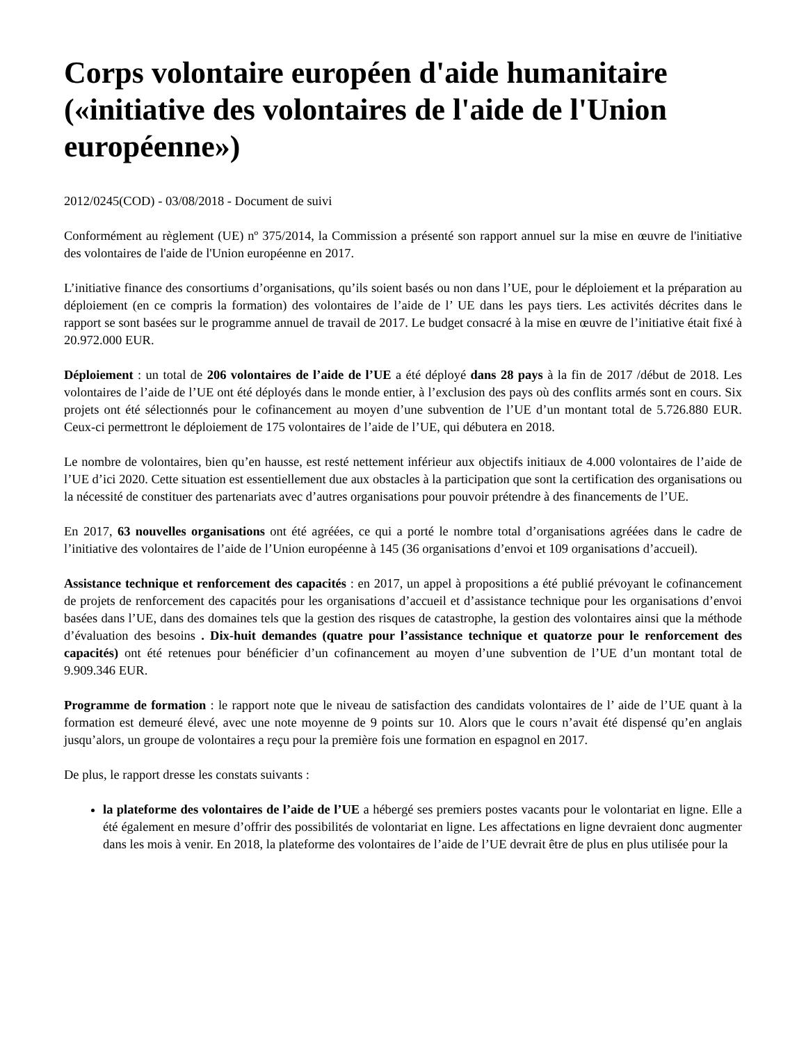Corps volontaire européen d'aide humanitaire («initiative des volontaires de l'aide de l'Union européenne»)
2012/0245(COD) - 03/08/2018 - Document de suivi
Conformément au règlement (UE) nº 375/2014, la Commission a présenté son rapport annuel sur la mise en œuvre de l'initiative des volontaires de l'aide de l'Union européenne en 2017.
L’initiative finance des consortiums d’organisations, qu’ils soient basés ou non dans l’UE, pour le déploiement et la préparation au déploiement (en ce compris la formation) des volontaires de l’aide de l’ UE dans les pays tiers. Les activités décrites dans le rapport se sont basées sur le programme annuel de travail de 2017. Le budget consacré à la mise en œuvre de l’initiative était fixé à 20.972.000 EUR.
Déploiement : un total de 206 volontaires de l’aide de l’UE a été déployé dans 28 pays à la fin de 2017 /début de 2018. Les volontaires de l’aide de l’UE ont été déployés dans le monde entier, à l’exclusion des pays où des conflits armés sont en cours. Six projets ont été sélectionnés pour le cofinancement au moyen d’une subvention de l’UE d’un montant total de 5.726.880 EUR. Ceux-ci permettront le déploiement de 175 volontaires de l’aide de l’UE, qui débutera en 2018.
Le nombre de volontaires, bien qu’en hausse, est resté nettement inférieur aux objectifs initiaux de 4.000 volontaires de l’aide de l’UE d’ici 2020. Cette situation est essentiellement due aux obstacles à la participation que sont la certification des organisations ou la nécessité de constituer des partenariats avec d’autres organisations pour pouvoir prétendre à des financements de l’UE.
En 2017, 63 nouvelles organisations ont été agréées, ce qui a porté le nombre total d’organisations agréées dans le cadre de l’initiative des volontaires de l’aide de l’Union européenne à 145 (36 organisations d’envoi et 109 organisations d’accueil).
Assistance technique et renforcement des capacités : en 2017, un appel à propositions a été publié prévoyant le cofinancement de projets de renforcement des capacités pour les organisations d’accueil et d’assistance technique pour les organisations d’envoi basées dans l’UE, dans des domaines tels que la gestion des risques de catastrophe, la gestion des volontaires ainsi que la méthode d’évaluation des besoins . Dix-huit demandes (quatre pour l’assistance technique et quatorze pour le renforcement des capacités) ont été retenues pour bénéficier d’un cofinancement au moyen d’une subvention de l’UE d’un montant total de 9.909.346 EUR.
Programme de formation : le rapport note que le niveau de satisfaction des candidats volontaires de l’ aide de l’UE quant à la formation est demeuré élevé, avec une note moyenne de 9 points sur 10. Alors que le cours n’avait été dispensé qu’en anglais jusqu’alors, un groupe de volontaires a reçu pour la première fois une formation en espagnol en 2017.
De plus, le rapport dresse les constats suivants :
la plateforme des volontaires de l’aide de l’UE a hébergé ses premiers postes vacants pour le volontariat en ligne. Elle a été également en mesure d’offrir des possibilités de volontariat en ligne. Les affectations en ligne devraient donc augmenter dans les mois à venir. En 2018, la plateforme des volontaires de l’aide de l’UE devrait être de plus en plus utilisée pour la